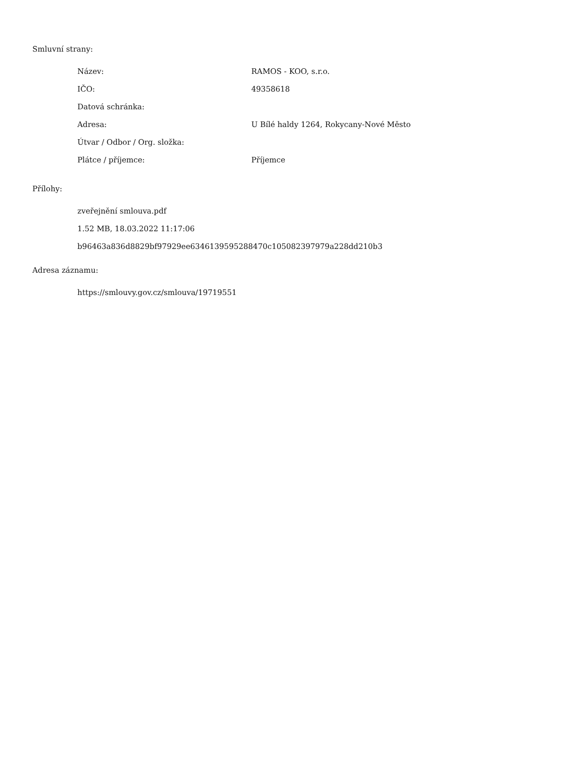Smluvní strany:
| Název: | RAMOS - KOO, s.r.o. |
| IČO: | 49358618 |
| Datová schránka: | |
| Adresa: | U Bílé haldy 1264, Rokycany-Nové Město |
| Útvar / Odbor / Org. složka: | |
| Plátce / příjemce: | Příjemce |
Přílohy:
zveřejnění smlouva.pdf
1.52 MB, 18.03.2022 11:17:06
b96463a836d8829bf97929ee6346139595288470c105082397979a228dd210b3
Adresa záznamu:
https://smlouvy.gov.cz/smlouva/19719551